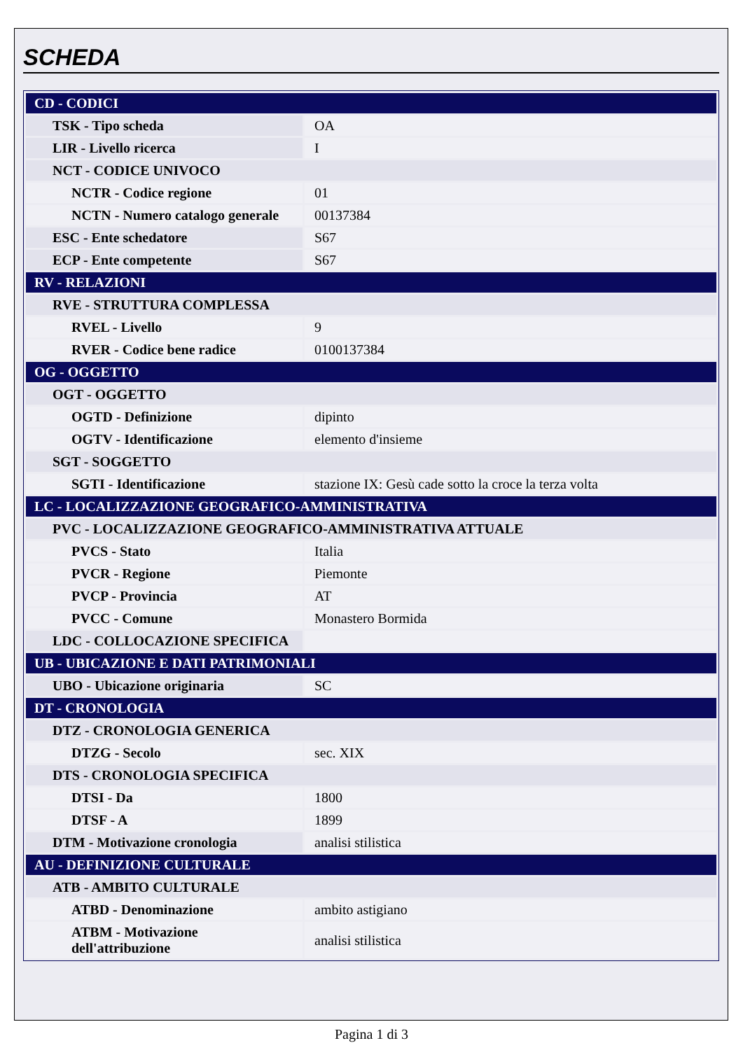SCHEDA
| CD - CODICI | |
| TSK - Tipo scheda | OA |
| LIR - Livello ricerca | I |
| NCT - CODICE UNIVOCO | |
| NCTR - Codice regione | 01 |
| NCTN - Numero catalogo generale | 00137384 |
| ESC - Ente schedatore | S67 |
| ECP - Ente competente | S67 |
| RV - RELAZIONI | |
| RVE - STRUTTURA COMPLESSA | |
| RVEL - Livello | 9 |
| RVER - Codice bene radice | 0100137384 |
| OG - OGGETTO | |
| OGT - OGGETTO | |
| OGTD - Definizione | dipinto |
| OGTV - Identificazione | elemento d'insieme |
| SGT - SOGGETTO | |
| SGTI - Identificazione | stazione IX: Gesù cade sotto la croce la terza volta |
| LC - LOCALIZZAZIONE GEOGRAFICO-AMMINISTRATIVA | |
| PVC - LOCALIZZAZIONE GEOGRAFICO-AMMINISTRATIVA ATTUALE | |
| PVCS - Stato | Italia |
| PVCR - Regione | Piemonte |
| PVCP - Provincia | AT |
| PVCC - Comune | Monastero Bormida |
| LDC - COLLOCAZIONE SPECIFICA | |
| UB - UBICAZIONE E DATI PATRIMONIALI | |
| UBO - Ubicazione originaria | SC |
| DT - CRONOLOGIA | |
| DTZ - CRONOLOGIA GENERICA | |
| DTZG - Secolo | sec. XIX |
| DTS - CRONOLOGIA SPECIFICA | |
| DTSI - Da | 1800 |
| DTSF - A | 1899 |
| DTM - Motivazione cronologia | analisi stilistica |
| AU - DEFINIZIONE CULTURALE | |
| ATB - AMBITO CULTURALE | |
| ATBD - Denominazione | ambito astigiano |
| ATBM - Motivazione dell'attribuzione | analisi stilistica |
Pagina 1 di 3